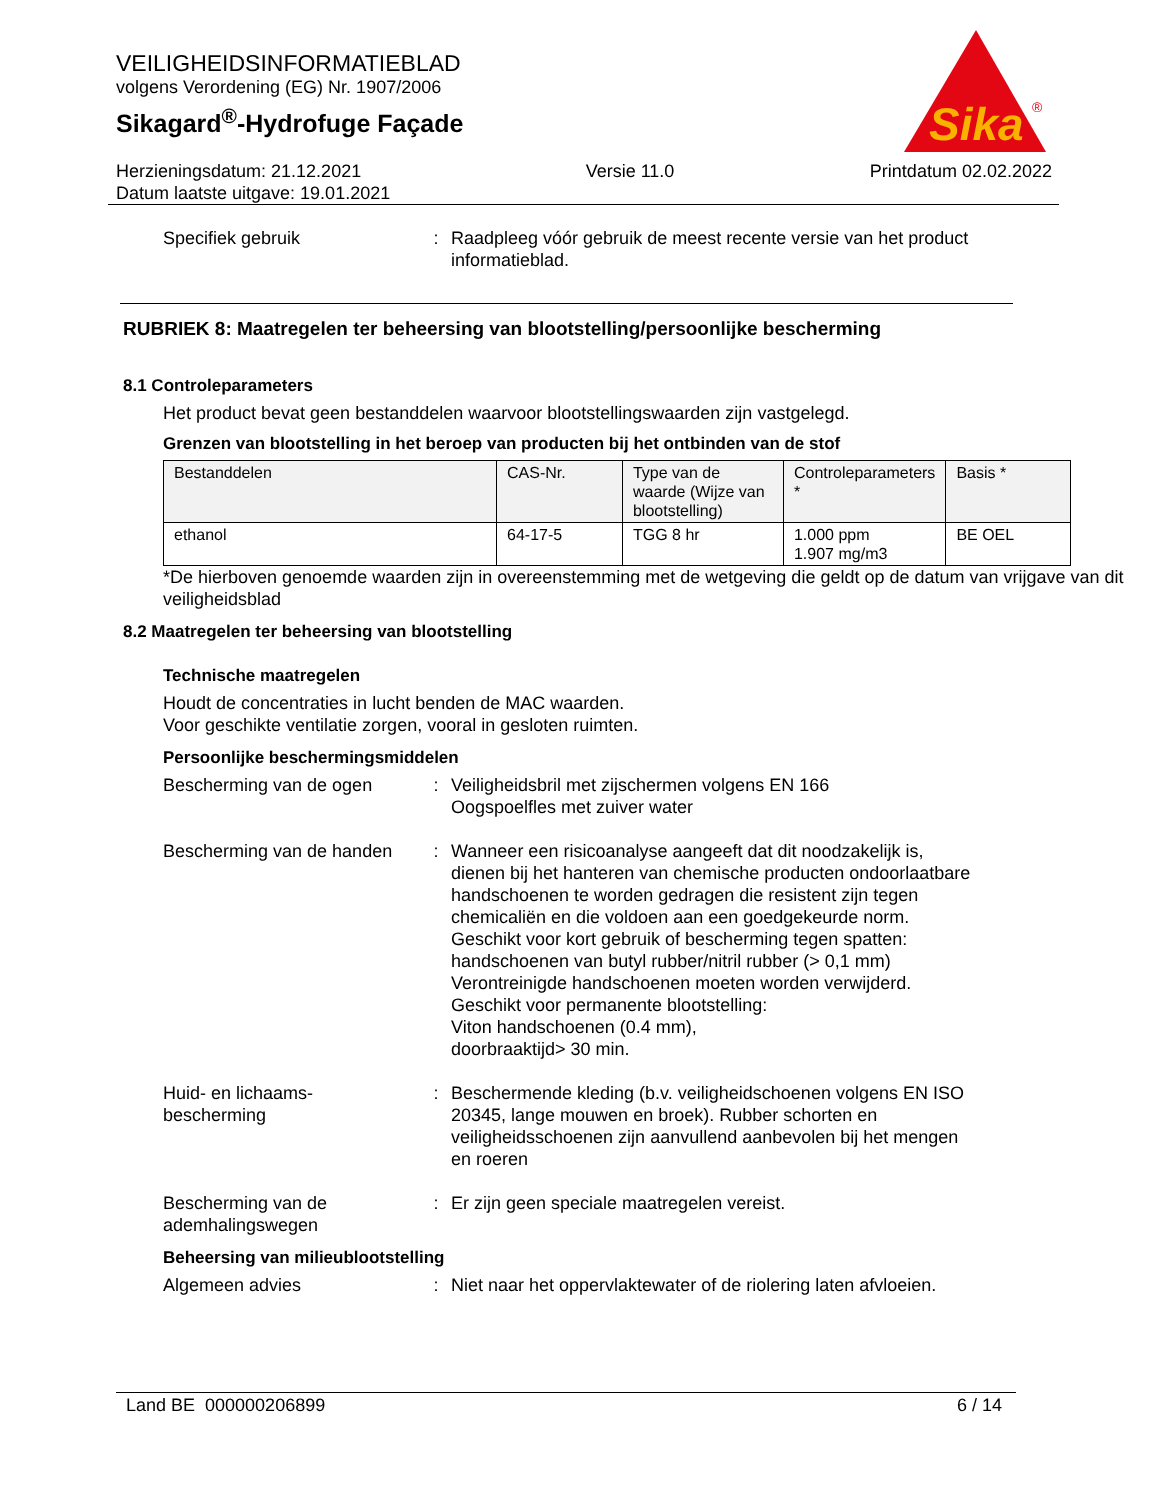Sika
®
VEILIGHEIDSINFORMATIEBLAD
volgens Verordening (EG) Nr. 1907/2006
Sikagard<sup>®</sup>-Hydrofuge Façade
Herzieningsdatum: 21.12.2021
Datum laatste uitgave: 19.01.2021
Versie 11.0 Printdatum 02.02.2022
Specifiek gebruik : Raadpleeg vóór gebruik de meest recente versie van het product informatieblad.
RUBRIEK 8: Maatregelen ter beheersing van blootstelling/persoonlijke bescherming
8.1 Controleparameters
Het product bevat geen bestanddelen waarvoor blootstellingswaarden zijn vastgelegd.
Grenzen van blootstelling in het beroep van producten bij het ontbinden van de stof
| Bestanddelen | CAS-Nr. | Type van de waarde (Wijze van blootstelling) | Controleparameters * | Basis * |
| --- | --- | --- | --- | --- |
| ethanol | 64-17-5 | TGG 8 hr | 1.000 ppm 1.907 mg/m3 | BE OEL |
*De hierboven genoemde waarden zijn in overeenstemming met de wetgeving die geldt op de datum van vrijgave van dit veiligheidsblad
8.2 Maatregelen ter beheersing van blootstelling
Technische maatregelen
Houdt de concentraties in lucht benden de MAC waarden.
Voor geschikte ventilatie zorgen, vooral in gesloten ruimten.
Persoonlijke beschermingsmiddelen
Bescherming van de ogen : Veiligheidsbril met zijschermen volgens EN 166
Oogspoelfles met zuiver water
Bescherming van de handen
: Wanneer een risicoanalyse aangeeft dat dit noodzakelijk is, dienen bij het hanteren van chemische producten ondoorlaatbare handschoenen te worden gedragen die resistent zijn tegen chemicaliën en die voldoen aan een goedgekeurde norm.
Geschikt voor kort gebruik of bescherming tegen spatten:
handschoenen van butyl rubber/nitril rubber (> 0,1 mm)
Verontreinigde handschoenen moeten worden verwijderd.
Geschikt voor permanente blootstelling:
Viton handschoenen (0.4 mm),
doorbraaktijd> 30 min.
Huid- en lichaams-
bescherming
: Beschermende kleding (b.v. veiligheidschoenen volgens EN ISO 20345, lange mouwen en broek). Rubber schorten en veiligheidsschoenen zijn aanvullend aanbevolen bij het mengen en roeren
Bescherming van de ademhalingswegen
: Er zijn geen speciale maatregelen vereist.
Beheersing van milieublootstelling
Algemeen advies : Niet naar het oppervlaktewater of de riolering laten afvloeien.
Land BE 000000206899 6 / 14